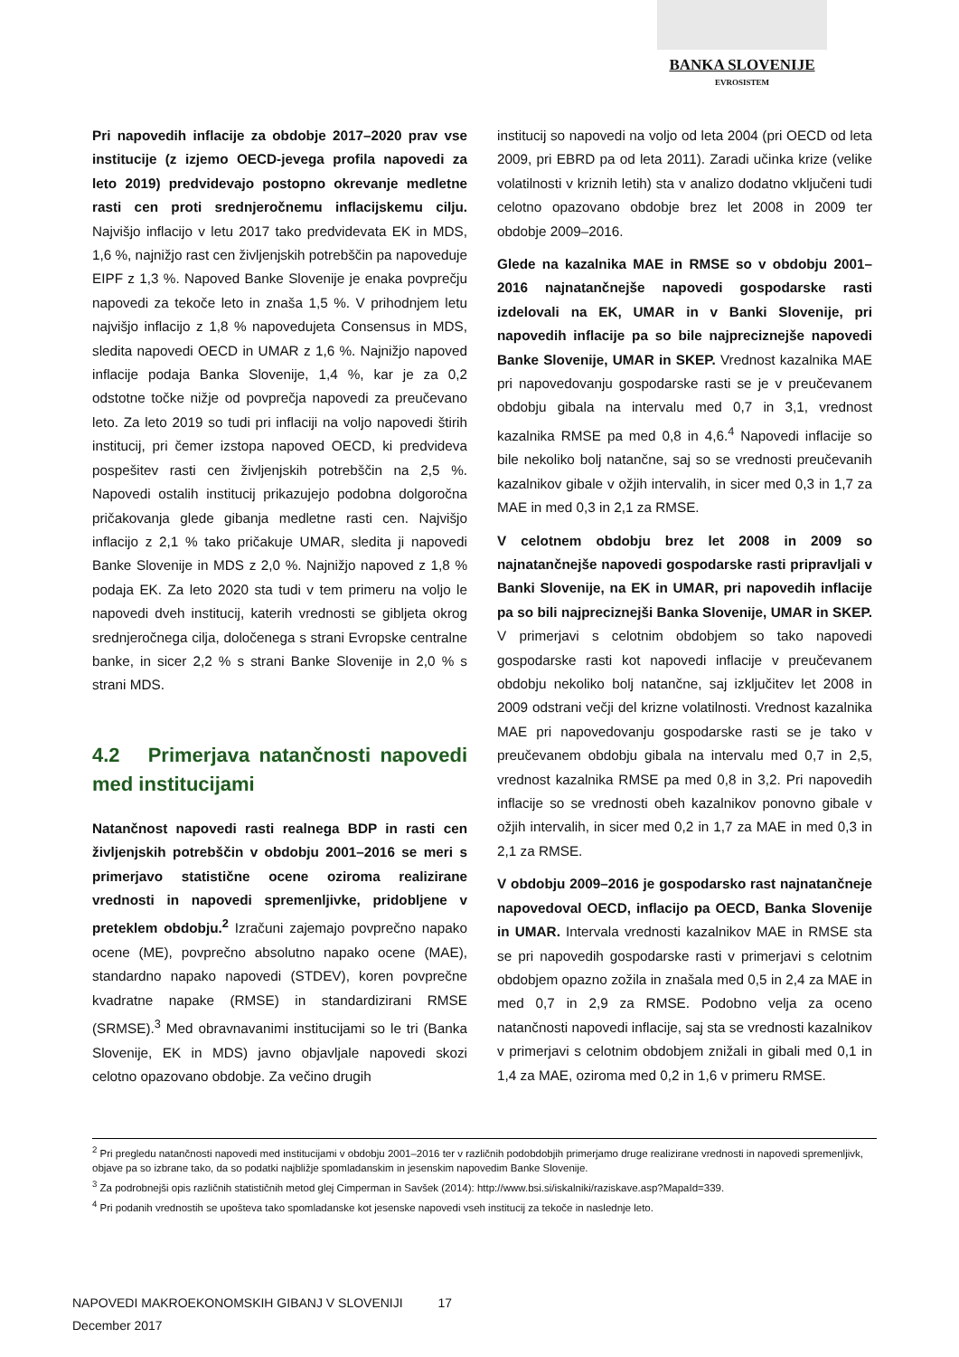BANKA SLOVENIJE
EVROSISTEM
Pri napovedih inflacije za obdobje 2017–2020 prav vse institucije (z izjemo OECD-jevega profila napovedi za leto 2019) predvidevajo postopno okrevanje medletne rasti cen proti srednjeročnemu inflacijskemu cilju. Najvišjo inflacijo v letu 2017 tako predvidevata EK in MDS, 1,6 %, najnižjo rast cen življenjskih potrebščin pa napoveduje EIPF z 1,3 %. Napoved Banke Slovenije je enaka povprečju napovedi za tekoče leto in znaša 1,5 %. V prihodnjem letu najvišjo inflacijo z 1,8 % napovedujeta Consensus in MDS, sledita napovedi OECD in UMAR z 1,6 %. Najnižjo napoved inflacije podaja Banka Slovenije, 1,4 %, kar je za 0,2 odstotne točke nižje od povprečja napovedi za preučevano leto. Za leto 2019 so tudi pri inflaciji na voljo napovedi štirih institucij, pri čemer izstopa napoved OECD, ki predvideva pospešitev rasti cen življenjskih potrebščin na 2,5 %. Napovedi ostalih institucij prikazujejo podobna dolgoročna pričakovanja glede gibanja medletne rasti cen. Najvišjo inflacijo z 2,1 % tako pričakuje UMAR, sledita ji napovedi Banke Slovenije in MDS z 2,0 %. Najnižjo napoved z 1,8 % podaja EK. Za leto 2020 sta tudi v tem primeru na voljo le napovedi dveh institucij, katerih vrednosti se gibljeta okrog srednjeročnega cilja, določenega s strani Evropske centralne banke, in sicer 2,2 % s strani Banke Slovenije in 2,0 % s strani MDS.
4.2 Primerjava natančnosti napovedi med institucijami
Natančnost napovedi rasti realnega BDP in rasti cen življenjskih potrebščin v obdobju 2001–2016 se meri s primerjavo statistične ocene oziroma realizirane vrednosti in napovedi spremenljivke, pridobljene v preteklem obdobju.<sup>2</sup> Izračuni zajemajo povprečno napako ocene (ME), povprečno absolutno napako ocene (MAE), standardno napako napovedi (STDEV), koren povprečne kvadratne napake (RMSE) in standardizirani RMSE (SRMSE).<sup>3</sup> Med obravnavanimi institucijami so le tri (Banka Slovenije, EK in MDS) javno objavljale napovedi skozi celotno opazovano obdobje. Za večino drugih
institucij so napovedi na voljo od leta 2004 (pri OECD od leta 2009, pri EBRD pa od leta 2011). Zaradi učinka krize (velike volatilnosti v kriznih letih) sta v analizo dodatno vključeni tudi celotno opazovano obdobje brez let 2008 in 2009 ter obdobje 2009–2016.
Glede na kazalnika MAE in RMSE so v obdobju 2001–2016 najnatančnejše napovedi gospodarske rasti izdelovali na EK, UMAR in v Banki Slovenije, pri napovedih inflacije pa so bile najpreciznejše napovedi Banke Slovenije, UMAR in SKEP. Vrednost kazalnika MAE pri napovedovanju gospodarske rasti se je v preučevanem obdobju gibala na intervalu med 0,7 in 3,1, vrednost kazalnika RMSE pa med 0,8 in 4,6.<sup>4</sup> Napovedi inflacije so bile nekoliko bolj natančne, saj so se vrednosti preučevanih kazalnikov gibale v ožjih intervalih, in sicer med 0,3 in 1,7 za MAE in med 0,3 in 2,1 za RMSE.
V celotnem obdobju brez let 2008 in 2009 so najnatančnejše napovedi gospodarske rasti pripravljali v Banki Slovenije, na EK in UMAR, pri napovedih inflacije pa so bili najpreciznejši Banka Slovenije, UMAR in SKEP. V primerjavi s celotnim obdobjem so tako napovedi gospodarske rasti kot napovedi inflacije v preučevanem obdobju nekoliko bolj natančne, saj izključitev let 2008 in 2009 odstrani večji del krizne volatilnosti. Vrednost kazalnika MAE pri napovedovanju gospodarske rasti se je tako v preučevanem obdobju gibala na intervalu med 0,7 in 2,5, vrednost kazalnika RMSE pa med 0,8 in 3,2. Pri napovedih inflacije so se vrednosti obeh kazalnikov ponovno gibale v ožjih intervalih, in sicer med 0,2 in 1,7 za MAE in med 0,3 in 2,1 za RMSE.
V obdobju 2009–2016 je gospodarsko rast najnatančneje napovedoval OECD, inflacijo pa OECD, Banka Slovenije in UMAR. Intervala vrednosti kazalnikov MAE in RMSE sta se pri napovedih gospodarske rasti v primerjavi s celotnim obdobjem opazno zožila in znašala med 0,5 in 2,4 za MAE in med 0,7 in 2,9 za RMSE. Podobno velja za oceno natančnosti napovedi inflacije, saj sta se vrednosti kazalnikov v primerjavi s celotnim obdobjem znižali in gibali med 0,1 in 1,4 za MAE, oziroma med 0,2 in 1,6 v primeru RMSE.
<sup>2</sup> Pri pregledu natančnosti napovedi med institucijami v obdobju 2001–2016 ter v različnih podobdobjih primerjamo druge realizirane vrednosti in napovedi spremenljivk, objave pa so izbrane tako, da so podatki najbližje spomladanskim in jesenskim napovedim Banke Slovenije.
<sup>3</sup> Za podrobnejši opis različnih statističnih metod glej Cimperman in Savšek (2014): http://www.bsi.si/iskalniki/raziskave.asp?MapaId=339.
<sup>4</sup> Pri podanih vrednostih se upošteva tako spomladanske kot jesenske napovedi vseh institucij za tekoče in naslednje leto.
NAPOVEDI MAKROEKONOMSKIH GIBANJ V SLOVENIJI 17
December 2017